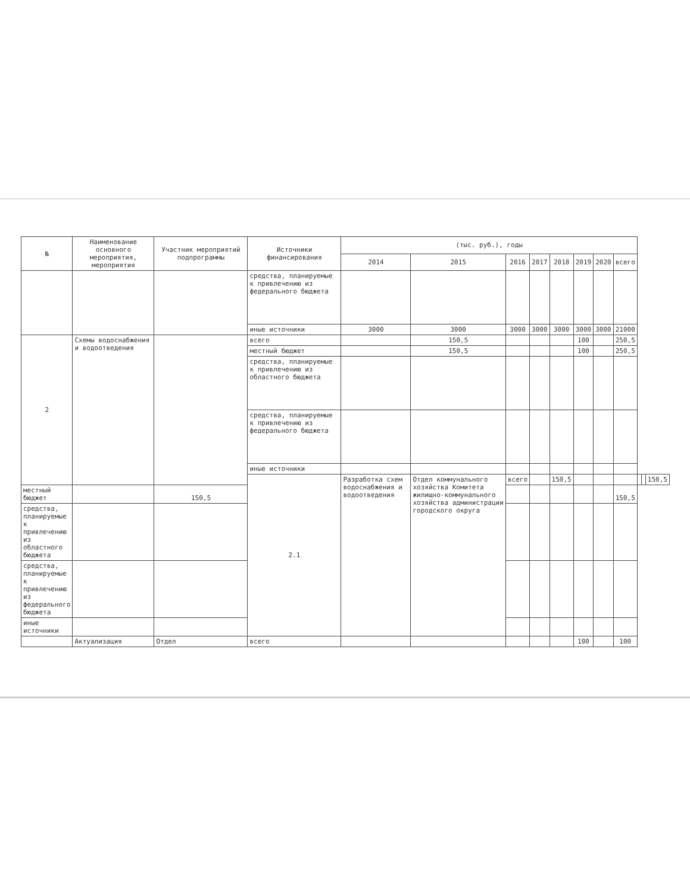| № | Наименование основного мероприятия, мероприятия | Участник мероприятий подпрограммы | Источники финансирования | (тыс. руб.), годы | | | | | | | | | | |
| --- | --- | --- | --- | --- | --- | --- | --- | --- | --- | --- | --- | --- | --- | --- |
| | | | | 2014 | 2015 | 2016 | 2017 | 2018 | 2019 | 2020 | всего | | | |
| | | | средства, планируемые к привлечению из федерального бюджета | | | | | | | | | | | |
| | | | иные источники | 3000 | 3000 | 3000 | 3000 | 3000 | 3000 | 3000 | 21000 | | | |
| 2 | Схемы водоснабжения и водоотведения | | всего | | 150,5 | | | | 100 | | 250,5 | | | |
| | | | местный бюджет | | 150,5 | | | | 100 | | 250,5 | | | |
| | | | средства, планируемые к привлечению из областного бюджета | | | | | | | | | | | |
| | | | средства, планируемые к привлечению из федерального бюджета | | | | | | | | | | | |
| | | | иные источники | | | | | | | | | | | |
| | | | 2.1 | Разработка схем водоснабжения и водоотведения | Отдел коммунального хозяйства Комитета жилищно-коммунального хозяйства администрации городского округа | всего | | 150,5 | | | | | | 150,5 |
| местный бюджет | | 150,5 | | | | | | | | | 150,5 | | | |
| средства, планируемые к привлечению из областного бюджета | | | | | | | | | | | | | | |
| средства, планируемые к привлечению из федерального бюджета | | | | | | | | | | | | | | |
| иные источники | | | | | | | | | | | | | | |
| | Актуализация | Отдел | всего | | | | | | 100 | | 100 | | | |